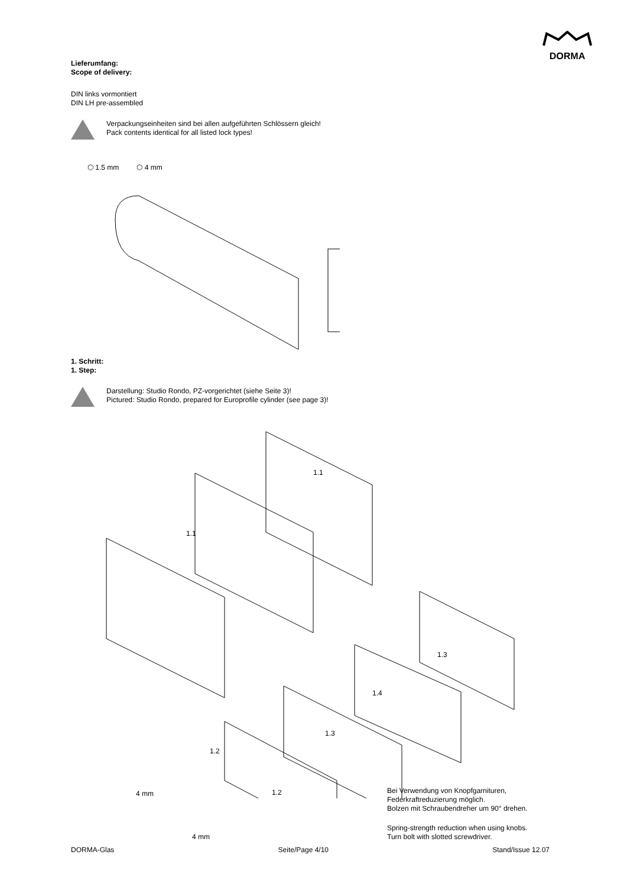DORMA
Lieferumfang:
Scope of delivery:
DIN links vormontiert
DIN LH pre-assembled
Verpackungseinheiten sind bei allen aufgeführten Schlössern gleich!
Pack contents identical for all listed lock types!
⬡ 1.5 mm ⬡ 4 mm
1. Schritt:
1. Step:
Darstellung: Studio Rondo, PZ-vorgerichtet (siehe Seite 3)!
Pictured: Studio Rondo, prepared for Europrofile cylinder (see page 3)!
1.1
1.1
1.3
1.4
1.3
1.2
1.2 4 mm
4 mm
Bei Verwendung von Knopfgarnituren,
Federkraftreduzierung möglich.
Bolzen mit Schraubendreher um 90° drehen.
Spring-strength reduction when using knobs.
Turn bolt with slotted screwdriver.
DORMA-Glas Seite/Page 4/10 Stand/Issue 12.07